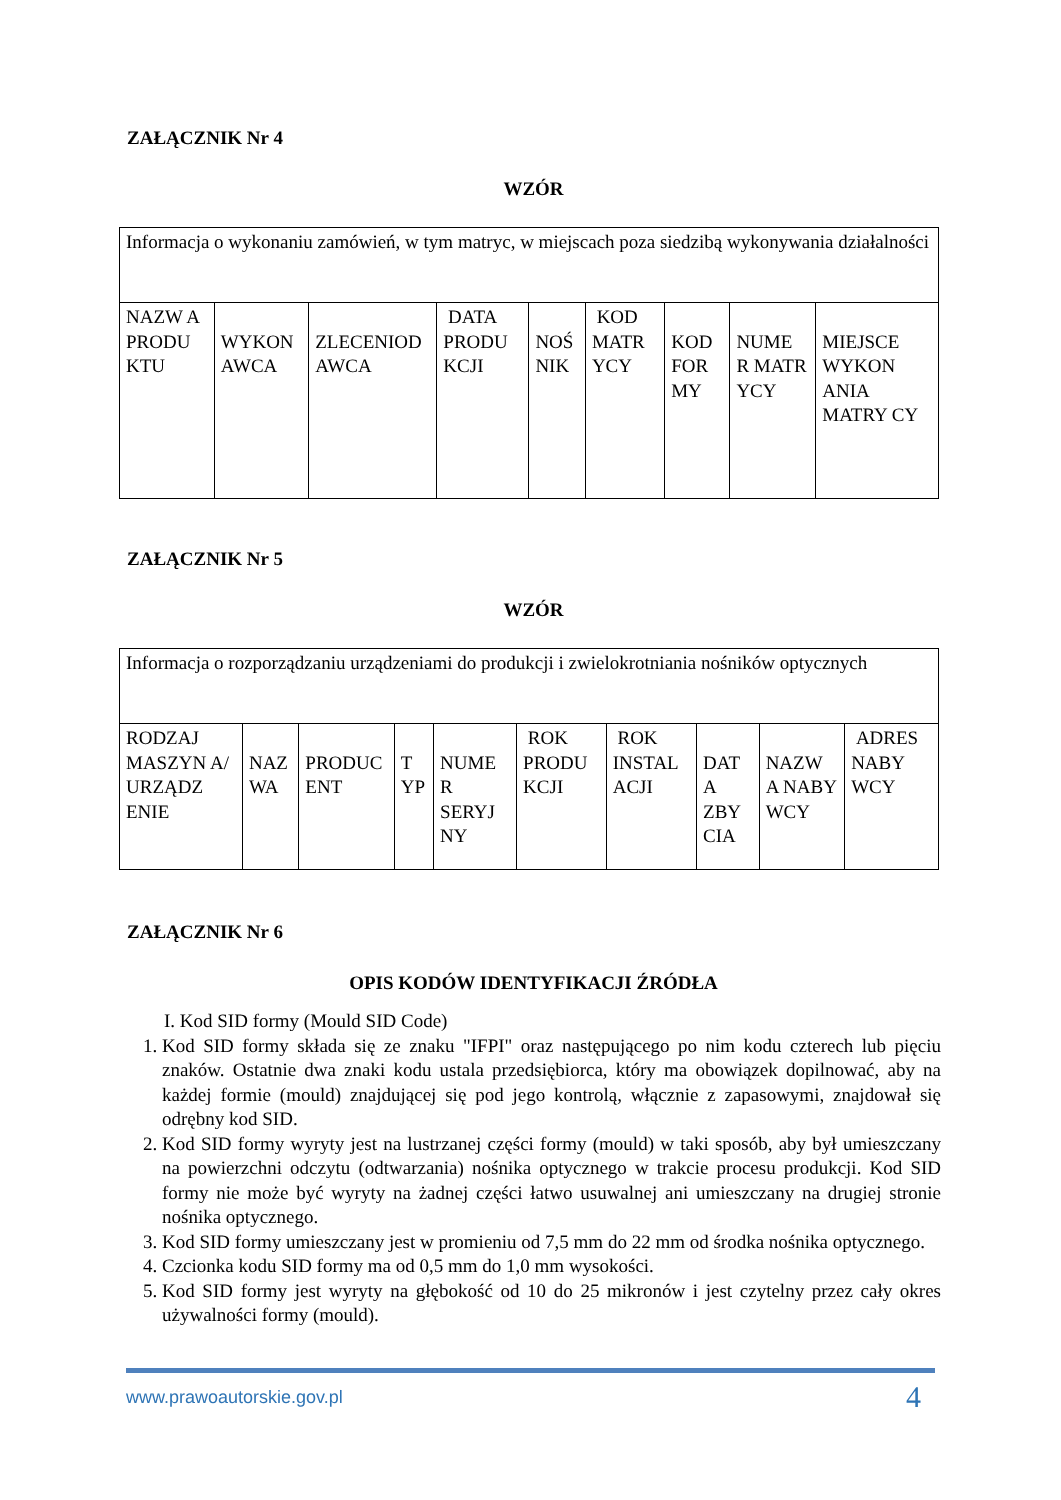ZAŁĄCZNIK Nr 4
WZÓR
| Informacja o wykonaniu zamówień, w tym matryc, w miejscach poza siedzibą wykonywania działalności | | | | | | | | |
| NAZW A PRODU KTU | WYKON AWCA | ZLECENIOD AWCA | DATA PRODU KCJI | NOŚ NIK | KOD MATR YCY | KOD FOR MY | NUME R MATR YCY | MIEJSCE WYKON ANIA MATRY CY |
ZAŁĄCZNIK Nr 5
WZÓR
| Informacja o rozporządzaniu urządzeniami do produkcji i zwielokrotniania nośników optycznych | | | | | | | | | |
| RODZAJ MASZYN A/ URZĄDZ ENIE | NAZ WA | PRODUC ENT | T YP | NUME R SERYJ NY | ROK PRODU KCJI | ROK INSTAL ACJI | DAT A ZBY CIA | NAZW A NABY WCY | ADRES NABY WCY |
ZAŁĄCZNIK Nr 6
OPIS KODÓW IDENTYFIKACJI ŹRÓDŁA
I. Kod SID formy (Mould SID Code)
1. Kod SID formy składa się ze znaku "IFPI" oraz następującego po nim kodu czterech lub pięciu znaków. Ostatnie dwa znaki kodu ustala przedsiębiorca, który ma obowiązek dopilnować, aby na każdej formie (mould) znajdującej się pod jego kontrolą, włącznie z zapasowymi, znajdował się odrębny kod SID.
2. Kod SID formy wyryty jest na lustrzanej części formy (mould) w taki sposób, aby był umieszczany na powierzchni odczytu (odtwarzania) nośnika optycznego w trakcie procesu produkcji. Kod SID formy nie może być wyryty na żadnej części łatwo usuwalnej ani umieszczany na drugiej stronie nośnika optycznego.
3. Kod SID formy umieszczany jest w promieniu od 7,5 mm do 22 mm od środka nośnika optycznego.
4. Czcionka kodu SID formy ma od 0,5 mm do 1,0 mm wysokości.
5. Kod SID formy jest wyryty na głębokość od 10 do 25 mikronów i jest czytelny przez cały okres używalności formy (mould).
www.prawoautorskie.gov.pl 4